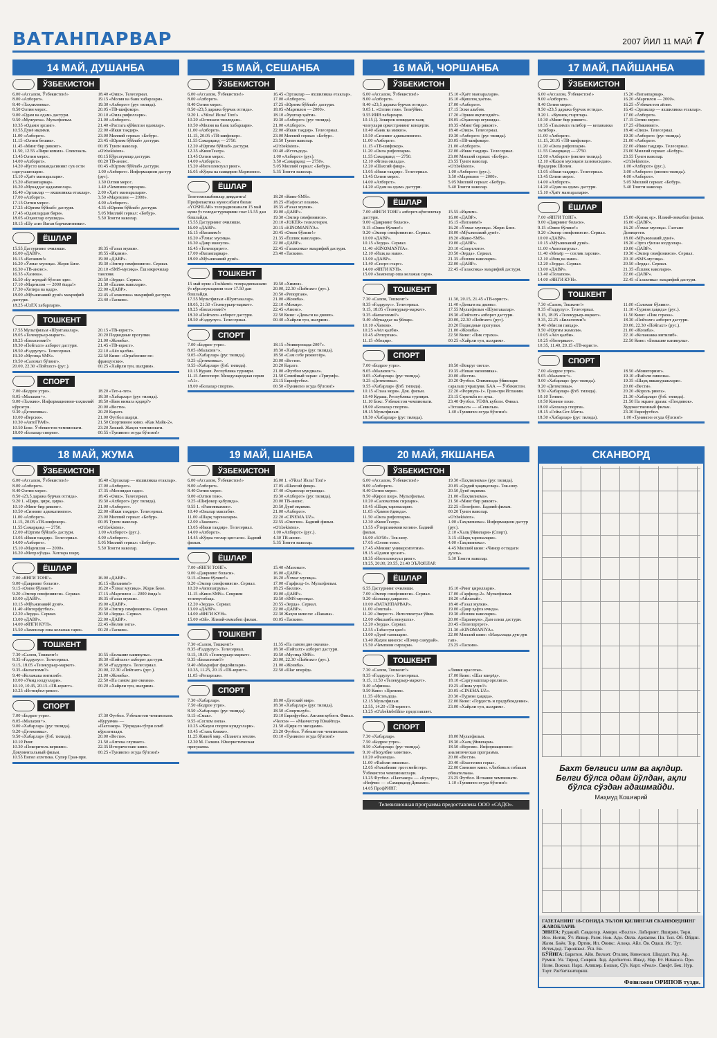ВАТАНПАРВАР
2007 ЙИЛ 11 МАЙ 7
14 МАЙ, ДУШАНБА
ЎЗБЕКИСТОН
6.00 «Ассалом, Ўзбекистон!»
8.00 «Ахборот».
8.40 «Таҳлилнома».
8.50 Олтин мерос.
9.00 «Одам ва одам» дастури.
9.50 «Мушукча». Мультфильм.
10.35 «Одами эрсанг».
10.55 Дунё иқлими.
11.00 «Ахборот».
11.15 «Олтин бешик».
11.45 «Минг бир ривоят».
11.50, 12.55 «Пири комил». Спектакль.
13.45 Олтин мерос.
14.00 «Ахборот».
14.20 «Кусто командасининг сув ости саргузаштлари».
15.10 «Ҳаёт манзаралари».
15.20 «Ватанпарвар».
16.20 «Мукаддас қадамжолар».
16.40 «Эртаклар — яхшиликка етаклар».
17.00 «Ахборот».
17.15 Олтин мерос.
17.25 «Юртим бўйлаб» дастури.
17.45 «Одамлардан бири».
18.05 «Оҳанглар оғушида».
18.15 «Шу азиз Ватан барчамизники».
18.40 «Оиш». Телесериал.
19.15 «Молия ва банк хабарлари».
19.30 «Ахборот» (рус тилида).
20.05 «ТВ-шифокор».
20.10 «Оила рифоллари».
21.00 «Ахборот».
21.40 «Растага қўйилган одамлар».
22.00 «Икки тақдир».
23.00 Миллий сериал: «Бобур».
23.45 «Юртим бўйлаб» дастури.
00.05 Тунги наволар.
«O'zbekiston».
00.15 Кўрсатувлар дастури.
00.20 ТВ-анонс.
00.45 «Юртим бўйлаб» дастури.
1.00 «Ахборот». Информацион дастур (рус).
1.30 Олтин мерос.
1.40 «Чемпион сирлари».
2.00 «Ҳаёт манзаралари».
3.50 «Марғилон — 2000».
4.00 «Ахборот».
4.35 «Юртим бўйлаб» дастури.
5.05 Миллий сериал: «Бобур».
5.50 Тонгги наволар.
ЁШЛАР
15.55 Дастурнинг очилиши.
16.00 «ДАВР».
16.15 «Ватаним!»
16.20 «Ўлмас мусиқа». Жорж Бизе.
16.30 «ТВ-анонс».
16.35 «Хазина».
16.50 «Бу шундай бўлган эди».
17.10 «Марғилон — 2000 ёшда!»
17.30 «Хотира ва қадр».
18.00 «Мўъжизавий дунё» маърифий дастури.
18.25 «UzEX хабарлари».
18.35 «Ғазал мулки».
18.55 «Иқлим».
19.00 «ДАВР».
19.30 «Эмгир симфонияси». Сериал.
20.10 «SMS-мусиқа». Ёш ижрочилар танлови.
20.50 «Зерда». Сериал.
21.30 «Ёшлик наволари».
22.00 «ДАВР».
22.45 «Галактика» маърифий дастури.
23.40 «Таскин».
ТОШКЕНТ
17.55 Мультфильм «Шумтакалар».
18.05 «Телекурьер-маркет».
18.25 «Биласизми?»
18.30 «Пойтахт» ахборот дастури.
18.50 «Ғаддулус». Телесериал.
19.30 «Мусиқа SMS».
19.50 «Саломат бўлинг».
20.00, 22.30 «Пойтахт» (рус.).
20.15 «ТВ-юрист».
20.20 Подводные прогулки.
21.00 «Жозиба».
21.45 «ТВ-юрист».
22.10 «Аёл қалби».
22.50 Кино: «Ограбление по-французски».
00.25 «Хайрли тун, шаҳрим».
СПОРТ
7.00 «Бодрое утро».
8.05 «Малахов+».
9.00 «Талкин». Информационно-таҳлилий кўрсатув.
9.30 «Детективы».
10.00 «Версия».
10.30 «АвтоГРАФ».
10.50 Бокс. Ўзбекистон чемпионати.
18.00 «Болалар спорти».
18.20 «Тет-а-тет».
18.30 «Хабарлар» (рус тилида).
18.50 «Ким нимага қодир?»
20.00 «Вести».
20.20 Каратэ.
21.00 Футбол шарҳи.
21.50 Спортивное кино. «Как Майк-2».
23.20 Хоккей. Жаҳон чемпионати.
00.55 «Тунингиз осуда бўлсин!»
15 МАЙ, СЕШАНБА
ЎЗБЕКИСТОН
6.00 «Ассалом, Ўзбекистон!»
8.00 «Ахборот».
8.40 Олтин мерос.
8.50 «23,5 даража бурчак остида».
9.20 1. «Уйла! Изла! Топ!»
10.20 «Остонаси тиллодан».
10.50 «Молия ва банк хабарлари».
11.00 «Ахборот».
11.15, 20.05 «ТВ-шифокор».
11.55 Самарқанд — 2750.
12.20 «Юртим бўйлаб» дастури.
12.35 «КиноТеатр».
13.45 Олтин мерос.
14.00 «Ахборот».
15.20 «Интеллектуал ринг».
16.05 «Кўҳна ва навқирон Марғилон».
16.45 «Эртаклар — яхшиликка етаклар».
17.00 «Ахборот».
17.25 «Юртим бўйлаб» дастури.
18.05 «Марғилон — 2000».
18.10 «Хуштар ҳаёти».
19.30 «Ахборот» (рус тилида).
21.00 «Ахборот».
22.00 «Икки тақдир». Телесериал.
23.00 Миллий сериал: «Бобур».
23.50 Тунги наволар.
«O'zbekiston».
00.40 «Истеъдод».
1.00 «Ахборот» (рус).
3.50 «Самарқанд — 2750».
5.05 Миллий сериал: «Бобур».
5.35 Тонгги наволар.
ЁШЛАР
Телетомошабинлар диққатига! Профилактика муносабати билан «YOSHLAR» телерадиоканали 15 май куни ўз теледастурларини соат 15.55 дан бошлайди.
15.55 Дастурнинг очилиши.
16.00 «ДАВР».
16.15 «Ватаним!»
16.20 «Ўлмас мусиқа».
16.30 «Давр мавзуси».
16.45 «Телепортрет».
17.00 «Ватанпарвар».
18.00 «Мўъжизавий дунё».
18.20 «Кино-SMS».
18.25 «Нафосат олами».
18.35 «Ғазал мулки».
19.00 «ДАВР».
19.30 «Эмгир симфонияси».
20.10 «JOKER» телелотерея.
20.15 «KINOMANIYA».
20.45 «Омон бўлинг!»
21.35 «Ёшлик наволари».
22.00 «ДАВР».
22.45 «Галактика» маърифий дастури.
23.40 «Таскин».
ТОШКЕНТ
15 май куни «Toshkent» телерадиоканали ўз кўрсатувларини соат 17.50 дан бошлайди.
17.55 Мультфильм «Шумтакалар».
18.05, 21.50 «Телекурьер-маркет».
18.25 «Биласизми?»
18.30 «Пойтахт» ахборот дастури.
18.50 «Ғаддулус». Телесериал.
19.50 «Химоя».
20.00, 22.30 «Пойтахт» (рус.).
20.50 «Репортаж».
21.00 «Жозиба».
22.10 «Мохир».
22.45 «Анонс».
22.50 Кино: «Деньги на двоих».
00.40 «Хайрли тун, шаҳрим».
СПОРТ
7.00 «Бодрое утро».
8.05 «Малахов+».
9.05 «Хабарлар» (рус тилида).
9.25 «Детективы».
9.55 «Хабарлар» (ўзб. тилида).
10.15 Кураш. Республика турнири.
11.15 Автоспорт. Международная серия «А1».
18.00 «Болалар спорти».
18.15 «Универсиада-2007».
18.30 «Хабарлар» (рус тилида).
18.50 «Сам себе режиссёр».
20.00 «Вести».
20.20 Каратэ.
21.00 «Футбол мундиал».
21.50 Семейный экран: «Триумф».
23.15 Еврофутбол.
00.50 «Тунингиз осуда бўлсин!»
16 МАЙ, ЧОРШАНБА
ЎЗБЕКИСТОН
6.00 «Ассалом, Ўзбекистон!»
8.00 «Ахборот».
8.40 «23,5 даража бурчак остида».
9.05 1. «Олтин тож». Телеўйин.
9.55 ИИВ хабарлари.
10.15 Д. Зокиров номидаги халқ чолғулари оркестрининг концерти.
10.40 «Банк ва мижоз».
10.50 «Сизнинг адвокатингиз».
11.00 «Ахборот».
11.15 «ТВ-шифокор».
11.20 «Оила рифоллари».
11.55 Самарқанд — 2750.
12.10 «Ягона оилада».
12.20 «Шахсий фикр».
13.05 «Икки тақдир». Телесериал.
13.45 Олтин мерос.
14.00 «Ахборот».
14.20 «Одам ва одам» дастури.
15.10 «Ҳаёт манзаралари».
16.10 «Қишлоқ ҳаёти».
17.00 «Ахборот».
17.15 Эски альбом.
17.20 «Эркин иқтисодиёт».
18.05 «Оҳанглар оғушида».
18.35 «Минг бир ривоят».
18.40 «Оиш». Телесериал.
19.30 «Ахборот» (рус тилида).
20.05 «ТВ-шифокор».
21.00 «Ахборот».
22.00 «Икки тақдир». Телесериал.
23.00 Миллий сериал: «Бобур».
23.55 Тунги наволар.
«O'zbekiston».
1.00 «Ахборот» (рус.).
3.50 «Марғилон — 2000».
5.05 Миллий сериал: «Бобур».
5.40 Тонгги наволар.
ЁШЛАР
7.00 «ЯНГИ ТОНГ» ахборот-кўнгилочар дастури.
9.00 «Даврнинг боласи».
9.15 «Омон бўлинг!»
9.20 «Эмгир симфонияси». Сериал.
10.00 «ДАВР».
10.15 «Зерда». Сериал.
11.40 «KINOMANIYA».
12.10 «Ишқ ва наво».
13.00 «ДАВР».
13.40 «Спорт-старт».
14.00 «ЯНГИ КУН».
15.00 «Замонлар оша келажак сари».
15.55 «Иқлим».
16.00 «ДАВР».
16.15 «Ватаним!»
16.20 «Ўлмас мусиқа». Жорж Бизе.
18.00 «Мўъжизавий дунё».
18.20 «Кино-SMS».
19.00 «ДАВР».
20.10 «Спортлото».
20.50 «Зерда». Сериал.
21.35 «Ёшлик наволари».
22.00 «ДАВР».
22.45 «Галактика» маърифий дастури.
ТОШКЕНТ
7.30 «Салом, Тошкент!»
8.35 «Ғаддулус». Телесериал.
9.15, 18.05 «Телекурьер-маркет».
9.35 «Биласизми?»
9.40 «Мукаддас ва ўйлар».
10.10 «Химоя».
10.25 «Аёл қалби».
10.45 «Репортаж».
11.15 «Моҳир».
11.30, 20.15, 21.45 «ТВ-юрист».
11.40 «Деньги на двоих».
17.55 Мультфильм «Шумтакалар».
18.30 «Пойтахт» ахборот дастури.
20.00, 22.30 «Пойтахт» (рус).
20.20 Подводные прогулки.
21.00 «Жозиба».
22.50 Кино: «Пик страха».
00.25 «Хайрли тун, шаҳрим».
СПОРТ
7.00 «Бодрое утро».
8.05 «Малахов+».
9.05 «Хабарлар» (рус тилида).
9.25 «Детективы».
9.55 «Хабарлар» (ўзб. тилида).
10.15 «Глаза моря». Док. фильм.
10.40 Кураш. Республика турнири.
11.10 Бокс. Ўзбекистон чемпионати.
18.00 «Болалар спорти».
18.15 Мультфильм.
18.30 «Хабарлар» (рус тилида).
18.50 «Вокруг света».
19.35 «Новая экономика».
20.00 «Вести».
20.20 Футбол. Олимпиада ўйинлари саралаш учрашуви. БАА — Ўзбекистон.
22.20 «Формула-1». Гран-при Испании.
23.15 Стрельба из лука.
23.40 Футбол. УЕФА кубоги. Финал. «Эспаньол» — «Севилья».
1.40 «Тунингиз осуда бўлсин!»
17 МАЙ, ПАЙШАНБА
ЎЗБЕКИСТОН
6.00 «Ассалом, Ўзбекистон!»
8.00 «Ахборот».
8.40 Олтин мерос.
8.50 «23,5 даража бурчак остида».
9.20 1. «Кувноқ стартлар».
10.30 «Минг бир ривоят».
10.35 «Таълимга эътибор — келажакка эътибор».
11.00 «Ахборот».
11.15, 20.05 «ТВ-шифокор».
11.20 «Оила рифоллари».
11.55 Самарқанд — 2750.
12.00 «Ахборот» (инглиз тилида).
12.10 «Жаҳон мусиқаси хазинасидан». Фредерик Шопен.
13.05 «Икки тақдир». Телесериал.
13.45 Олтин мерос.
14.00 «Ахборот».
14.20 «Одам ва одам» дастури.
15.10 «Ҳаёт манзаралари».
15.20 «Ватанпарвар».
16.20 «Марғилон — 2000».
16.25 «Ўзбекистон аёли».
16.45 «Эртаклар — яхшиликка етаклар».
17.00 «Ахборот».
17.15 Олтин мерос.
17.25 «Имконият».
18.40 «Оиш». Телесериал.
19.30 «Ахборот» (рус тилида).
21.00 «Ахборот».
22.00 «Икки тақдир». Телесериал.
23.00 Миллий сериал: «Бобур».
23.55 Тунги наволар.
«O'zbekiston».
1.00 «Ахборот» (рус.).
3.00 «Ахборот» (инглиз тилида).
4.00 «Ахборот».
5.05 Миллий сериал: «Бобур».
5.40 Тонгги наволар.
ЁШЛАР
7.00 «ЯНГИ ТОНГ».
9.00 «Даврнинг боласи».
9.15 «Омон бўлинг!»
9.20 «Эмгир симфонияси». Сериал.
10.00 «ДАВР».
10.15 «Мўъжизавий дунё».
11.00 «Автопатруль».
11.40 «Меъёр — соғлик гарови».
12.10 «Ишқ ва наво».
12.20 «Зерда». Сериал.
13.00 «ДАВР».
13.40 «Полапон».
14.00 «ЯНГИ КУН».
15.00 «Қатиқ ер». Илмий-оммабоп фильм.
16.00 «ДАВР».
16.20 «Ўлмас мусиқа». Гаэтано Доницетти.
18.00 «Мўъжизавий дунё».
18.20 «Эртэ сўнган юлдузлар».
19.00 «ДАВР».
19.30 «Эмгир симфонияси». Сериал.
20.10 «SMS-мусиқа».
20.50 «Зерда». Сериал.
21.35 «Ёшлик наволари».
22.00 «ДАВР».
22.45 «Галактика» маърифий дастури.
ТОШКЕНТ
7.30 «Салом, Тошкент!»
8.35 «Ғаддулус». Телесериал.
9.15, 18.05 «Телекурьер-маркет».
9.35, 22.25 «Биласизми?»
9.40 «Мисли гавҳар».
9.50 «Юртим жамоли».
10.05 «Аёл қалби».
10.25 «Интервью».
10.35, 11.40, 20.15 «ТВ-юрист».
11.00 «Саломат бўлинг».
11.10 «Туризм ҳақида» (рус.).
11.50 Кино: «Пик страха».
18.30 «Пойтахт» ахборот дастури.
20.00, 22.30 «Пойтахт» (рус.).
21.00 «Жозиба».
22.10 «Келажакка интилиб».
22.50 Кино: «Большие каникулы».
СПОРТ
7.00 «Бодрое утро».
8.05 «Малахов+».
9.00 «Хабарлар» (рус тилида).
9.20 «Детективы».
9.50 «Хабарлар» (ўзб. тилида).
10.10 Теннис.
10.50 Конное поло.
18.00 «Болалар спорти».
18.15 «Гейм-Сет-Матч».
18.30 «Хабарлар» (рус тилида).
18.50 «Мониторинг».
19.10 «Файзли оишона».
19.35 «Шарқ яккакурашлари».
20.00 «Вести».
20.20 «Король ринга».
21.30 «Хабарлар» (ўзб. тилида).
21.50 На экране драма: «Поединок». Художественный фильм.
23.30 Еврофутбол.
1.00 «Тунингиз осуда бўлсин!»
18 МАЙ, ЖУМА
ЎЗБЕКИСТОН
6.00 «Ассалом, Ўзбекистон!»
8.00 «Ахборот».
8.40 Олтин мерос.
8.50 «23,5 даража бурчак остида».
9.20 1. «Цирк, цирк, цирк».
10.10 «Минг бир ривоят».
10.50 «Сизнинг адвокатингиз».
11.00 «Ахборот».
11.15, 20.05 «ТВ-шифокор».
11.55 Самарқанд — 2750.
12.00 «Юртим бўйлаб» дастури.
13.05 «Икки тақдир». Телесериал.
14.00 «Ахборот».
15.10 «Марғилон — 2000».
16.20 «Мехр кўзда». Хатлара шарҳ.
16.40 «Эртаклар — яхшиликка етаклар».
17.00 «Ахборот».
17.35 «Мознидан садо».
18.45 «Оиш». Телесериал.
19.30 «Ахборот» (рус тилида).
21.00 «Ахборот».
22.00 «Икки тақдир». Телесериал.
23.00 Миллий сериал: «Бобур».
00.05 Тунги наволар.
«O'zbekiston».
1.00 «Ахборот» (рус.).
4.00 «Ахборот».
5.05 Миллий сериал: «Бобур».
5.50 Тонгги наволар.
ЁШЛАР
7.00 «ЯНГИ ТОНГ».
9.00 «Даврнинг боласи».
9.15 «Омон бўлинг!»
9.20 «Эмгир симфонияси». Сериал.
10.00 «ДАВР».
10.15 «Мўъжизавий дунё».
11.40 «Интерфутбол».
12.20 «Зерда». Сериал.
13.00 «ДАВР».
14.00 «ЯНГИ КУН».
15.50 «Замонлар оша келажак сари».
16.00 «ДАВР».
16.15 «Ватаним!»
16.20 «Ўлмас мусиқа». Жорж Бизе.
17.15 «Марғилон — 2000 ёшда!»
18.35 «Ғазал мулки».
19.00 «ДАВР».
19.30 «Эмгир симфонияси». Сериал.
20.50 «Зерда». Сериал.
22.00 «ДАВР».
22.45 «Келин энга».
00.20 «Таскин».
ТОШКЕНТ
7.30 «Салом, Тошкент!»
8.35 «Ғаддулус». Телесериал.
9.15, 18.05 «Телекурьер-маркет».
9.35 «Биласизми?»
9.40 «Келажака интилиб».
10.00 «Умид юлдузлари».
10.10, 10.45, 20.15 «ТВ-юрист».
10.25 «Истиқбол-ревю».
10.55 «Большие каникулы».
18.30 «Пойтахт» ахборот дастури.
18.50 «Ғаддулус». Телесериал.
20.00, 22.30 «Пойтахт» (рус.).
21.00 «Жозиба».
22.50 «На самом дне океана».
00.20 «Хайрли тун, шаҳрим».
СПОРТ
7.00 «Бодрое утро».
8.05 «Малахов+».
9.00 «Хабарлар» (рус тилида).
9.20 «Детективы».
9.50 «Хабарлар» (ўзб. тилида).
10.10 Ринг.
10.30 «Покоритель вершин». Документальный фильм.
10.55 Енгил атлетика. Супер Гран-при.
17.30 Футбол. Ўзбекистон чемпионати. «Курувчи» —
«Пахтакор». Тўғридан-тўғри олиб кўрсатилади.
20.00 «Вести».
21.50 «Аптека слушает».
22.35 Исторические кино.
00.25 «Тунингиз осуда бўлсин!»
19 МАЙ, ШАНБА
ЎЗБЕКИСТОН
6.00 «Ассалом, Ўзбекистон!»
8.00 «Ахборот».
8.40 Олтин мерос.
9.00 «Олтин тож».
9.25 «Шифокор қабулида».
9.55 1. «Рангинкамон».
10.40 «Оналар мактаби».
11.00 «Шарқ тароналари».
12.00 «Заковат».
13.05 «Икки тақдир». Телесериал.
14.00 «Ахборот».
14.45 «Кўҳна тоғлар қиссаси». Бадиий фильм.
16.00 1. «Уйла! Изла! Топ!»
17.05 «Шахсий фикр».
17.40 «Оҳанглар оғушида».
19.30 «Ахборот» (рус тилида).
20.00 ТВ-анонс.
20.50 Дунё иқлими.
21.00 «Ахборот».
22.20 «CINEMA.UZ».
22.55 «Онегин». Бадиий фильм.
«O'zbekiston».
1.00 «Ахборот» (рус.).
4.30 ТВ-анонс.
5.35 Тонгги наволар.
ЁШЛАР
7.00 «ЯНГИ ТОНГ».
9.00 «Даврнинг боласи».
9.15 «Омон бўлинг!»
9.20 «Эмгир симфонияси». Сериал.
10.20 «Автопатруль».
11.15 «Кино-SMS». Соврили телемусобақа.
12.20 «Зерда». Сериал.
13.00 «ДАВР».
14.00 «ЯНГИ КУН».
15.00 «Ой». Илмий-оммабоп фильм.
15.40 «Матонат».
16.00 «ДАВР».
16.20 «Ўлмас мусиқа».
17.00 «Гарфилд-1». Мультфильм.
18.25 «Билли».
19.00 «ДАВР».
19.50 «SMS-мусиқа».
20.55 «Зерда». Сериал.
22.00 «ДАВР».
22.30 Жаҳон киноси: «Пакана».
00.05 «Таскин».
ТОШКЕНТ
7.30 «Салом, Тошкент!»
8.35 «Ғаддулус». Телесериал.
9.15, 18.05 «Телекурьер-маркет».
9.35 «Биласизми?»
9.40 «Маърифат фидойилари».
10.35, 11.25, 20.15 «ТВ-юрист».
11.05 «Репортаж».
11.35 «На самом дне океана».
18.30 «Пойтахт» ахборот дастури.
19.50 «Мусиқа SMS».
20.00, 22.30 «Пойтахт» (рус.).
21.00 «Жозиба».
22.50 «Шаг вперёд».
СПОРТ
7.30 «Хабарлар».
7.50 «Бодрое утро».
8.50 «Хабарлар» (рус тилида).
9.15 «Смак».
9.55 «Соглом оила».
10.25 «Жаҳон спорти кундузлари».
10.45 «Стать ближе».
11.25 Живой мир. «Планета земля».
12.30 М. Галкин. Юмористическая программа.
18.00 «Детский мир».
18.30 «Хабарлар» (рус тилида).
18.50 «Спортклуб».
19.10 Еврофутбол. Англия кубоги. Финал. «Челси» — «Манчестер Юнайтед».
21.50 «Цирк со звездами».
23.20 Футбол. Ўзбекистон чемпионати.
00.10 «Тунингиз осуда бўлсин!»
20 МАЙ, ЯКШАНБА
ЎЗБЕКИСТОН
6.00 «Ассалом, Ўзбекистон!»
8.00 «Ахборот».
8.40 Олтин мерос.
8.50 «Қирол шер». Мультфильм.
10.20 «Саломатлик сирлари».
10.45 «Шарқ тароналари».
11.05 «Ҳамон ёдимда».
11.50 «Оила рифоллари».
12.30 «КиноТеатр».
13.55 «Ўтирганимни келин». Бадиий фильм.
16.00 «50/50». Ток-шоу.
17.05 «Олтин тож».
17.45 «Менинг университетим».
18.15 «Одами эрсанг».
18.35 «Интеллектуал ринг».
19.25, 20.00, 20.55, 21.40 ЭЪЛОНЛАР.
19.30 «Таҳлилнома» (рус тилида).
20.05 «Оддий ҳақиқатлар». Ток-шоу.
20.50 Дунё иқлими.
21.00 «Таҳлилнома».
21.50 «Минг бир ривоят».
22.25 «Телефон». Бадиий фильм.
00.20 Тунги наволар.
«O'zbekiston».
1.00 «Таҳлилнома». Информацион дастур (рус).
2.10 «Халқ ўйинлари» (Спорт).
3.15 «Шарқ тароналари».
4.00 «Таҳлилнома».
4.45 Миллий кино: «Чинор остидаги дуэль».
5.30 Тонгги наволар.
ЁШЛАР
6.55 Дастурнинг очилиши.
7.00 «Эмгир симфонияси». Сериал.
9.20 «Болалар давраси».
10.00 «ВАТАНПАРВАР».
11.00 «Journal».
11.20 «Эверест». Интеллектуал ўйин.
12.00 «Якшанба нонушта».
12.20 «Зерда». Сериал.
12.55 «Табассум қил!»
13.00 «Дунё таомлари».
13.40 Жаҳон киноси: «Почор самурай».
15.50 «Чемпион сирлари».
16.10 «Ринг қироллари».
17.00 «Гарфилд-2». Мультфильм.
18.20 «Айланай».
18.40 «Ғазал мулки».
19.00 «Давр ҳафта ичида».
19.30 «Ёшлик наволари».
20.00 «Тараннум». Дам олиш дастури.
20.45 «Телепортрет».
21.30 «KINOMANIYA».
22.00 Миллий кино: «Маҳаллада дув-дув гап».
23.25 «Таскин».
ТОШКЕНТ
7.30 «Салом, Тошкент!»
8.35 «Ғаддулус». Телесериал.
9.15, 11.50 «Телекурьер-маркет».
9.40 «Афиша».
9.50 Кино: «Прения».
11.35 «Истеъдод».
12.15 Мультфильм.
12.55, 14.20 «ТВ-юрист».
13.25 «O'zbektelefilm» представляет.
«Линия красоты».
17.00 Кино: «Шаг вперёд».
18.10 «Саргузаштлар оролига».
19.25 «Пима учун?»
20.05 «CINEMA.UZ».
20.30 «Туризм ҳақида».
22.00 Кино: «Гордость и предубеждение».
23.00 «Хайрли тун, шаҳрим».
СПОРТ
7.30 «Хабарлар».
7.50 «Бодрое утро».
8.50 «Хабарлар» (рус тилида).
9.10 «Неҳулбие заметки».
10.20 «Фазенда».
11.00 «Файзли оишона».
12.05 «Ражабнинг гроссмейстер». Ўзбекистон чемпионатлари.
13.25 Футбол. «Пахтакор» — «Бухоро», «Нефчи» — «Самарқанд-Динамо».
14.05 ПрофРИНГ.
18.00 Мультфильм.
18.30 «Халқ ўйинлари».
18.50 «Версия». Информационно-аналитическая программа.
20.00 «Вести».
20.40 «Властелин горы».
22.00 Сменное кино. «Любовь к собакам обязательна».
23.25 Футбол. Испания чемпионати.
1.10 «Тунингиз осуда бўлсин!»
Телевизионная программа предоставлена ООО «САДО».
СКАНВОРД
Бахт белгиси илм ва ақлдир.
Белги бўлса одам йўлдан, ақли
бўлса сўздан адашмайди.
Маҳмуд Кошғарий
ГАЗЕТАНИНГ 18-СОНИДА ЭЪЛОН ҚИЛИНГАН СКАНВОРДНИНГ ЖАВОБЛАРИ:
ЭНИГА: Рудакий. Савдогар. Амири. «Волга». Лабиринт. Яширин. Терн. Исо. Нотиқ. Ўт. Инкор. Разм. Нов. Адо. Оила. Архаизм. Пи. Тон. Об. Ойдин. Жазм. Баён. Тор. Ортиқ. Ип. Оникс. Алоқа. Айл. Ов. Одаш. Ис. Тут. Истеъдод. Тарошкол. Ўш. Ев.
БЎЙИГА: Баритон. Айн. Вилоят. Оталиқ. Кинескоп. Шиддат. Рид. Ар. Румин. Ун. Тирод. Соврин. Зид. Арабистон. Ижод. Нар. Ет. Ниъкоса. Оро. Назм. Вокзал. Нарх. Алишер. Бошоқ. Сўз. Карт. «Реал». Свифт. Бек. Нур. Торт. Рағбатлантириш.
Фозилжон ОРИПОВ тузди.